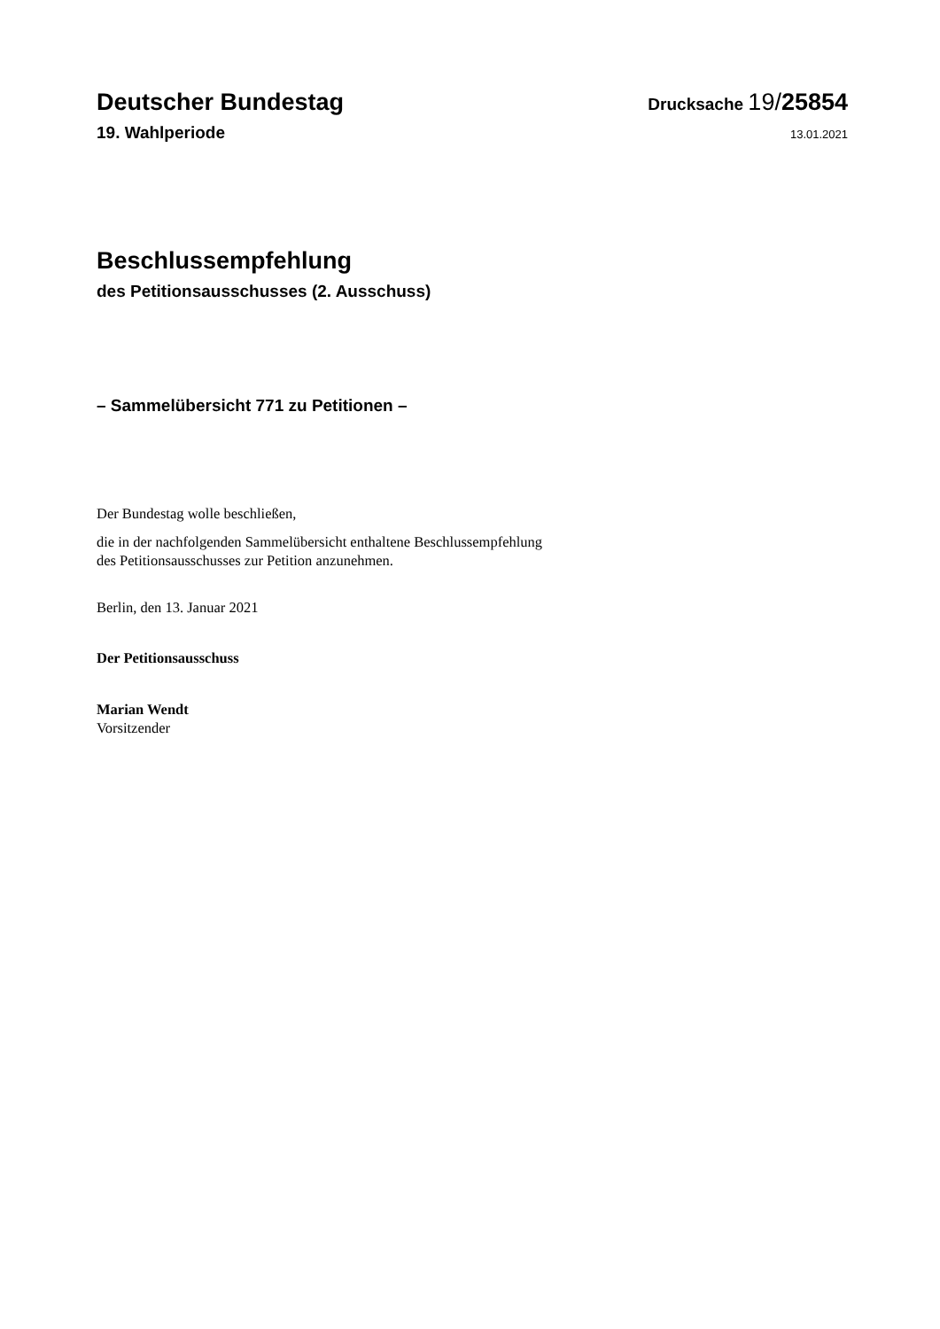Deutscher Bundestag
Drucksache 19/25854
19. Wahlperiode
13.01.2021
Beschlussempfehlung
des Petitionsausschusses (2. Ausschuss)
– Sammelübersicht 771 zu Petitionen –
Der Bundestag wolle beschließen,
die in der nachfolgenden Sammelübersicht enthaltene Beschlussempfehlung
des Petitionsausschusses zur Petition anzunehmen.
Berlin, den 13. Januar 2021
Der Petitionsausschuss
Marian Wendt
Vorsitzender